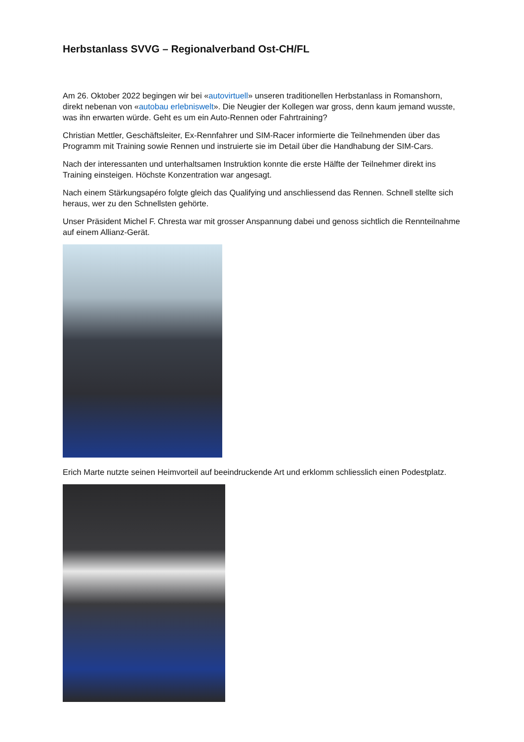Herbstanlass SVVG – Regionalverband Ost-CH/FL
Am 26. Oktober 2022 begingen wir bei «autovirtuell» unseren traditionellen Herbstanlass in Romanshorn, direkt nebenan von «autobau erlebniswelt». Die Neugier der Kollegen war gross, denn kaum jemand wusste, was ihn erwarten würde. Geht es um ein Auto-Rennen oder Fahrtraining?
Christian Mettler, Geschäftsleiter, Ex-Rennfahrer und SIM-Racer informierte die Teilnehmenden über das Programm mit Training sowie Rennen und instruierte sie im Detail über die Handhabung der SIM-Cars.
Nach der interessanten und unterhaltsamen Instruktion konnte die erste Hälfte der Teilnehmer direkt ins Training einsteigen. Höchste Konzentration war angesagt.
Nach einem Stärkungsapéro folgte gleich das Qualifying und anschliessend das Rennen. Schnell stellte sich heraus, wer zu den Schnellsten gehörte.
Unser Präsident Michel F. Chresta war mit grosser Anspannung dabei und genoss sichtlich die Rennteilnahme auf einem Allianz-Gerät.
Erich Marte nutzte seinen Heimvorteil auf beeindruckende Art und erklomm schliesslich einen Podestplatz.